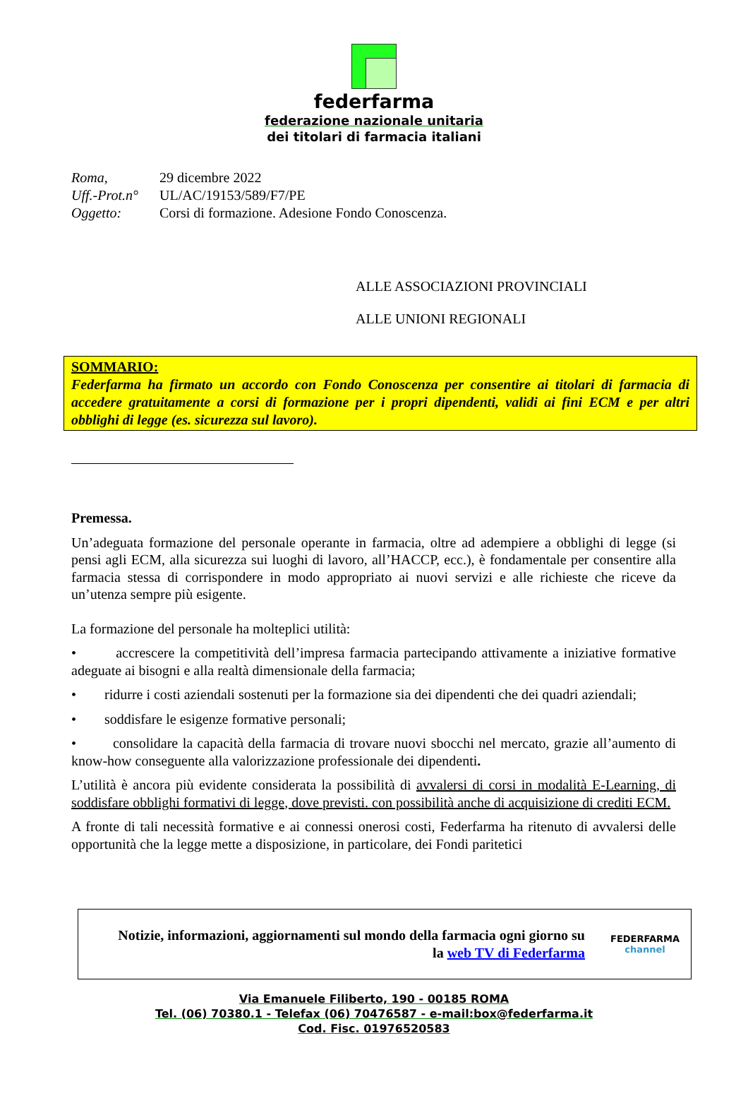federfarma
federazione nazionale unitaria
dei titolari di farmacia italiani
| Roma, | 29 dicembre 2022 |
| Uff.-Prot.n° | UL/AC/19153/589/F7/PE |
| Oggetto: | Corsi di formazione. Adesione Fondo Conoscenza. |
ALLE ASSOCIAZIONI PROVINCIALI
ALLE UNIONI REGIONALI
SOMMARIO:
Federfarma ha firmato un accordo con Fondo Conoscenza per consentire ai titolari di farmacia di accedere gratuitamente a corsi di formazione per i propri dipendenti, validi ai fini ECM e per altri obblighi di legge (es. sicurezza sul lavoro).
Premessa.
Un’adeguata formazione del personale operante in farmacia, oltre ad adempiere a obblighi di legge (si pensi agli ECM, alla sicurezza sui luoghi di lavoro, all’HACCP, ecc.), è fondamentale per consentire alla farmacia stessa di corrispondere in modo appropriato ai nuovi servizi e alle richieste che riceve da un’utenza sempre più esigente.
La formazione del personale ha molteplici utilità:
• accrescere la competitività dell’impresa farmacia partecipando attivamente a iniziative formative adeguate ai bisogni e alla realtà dimensionale della farmacia;
• ridurre i costi aziendali sostenuti per la formazione sia dei dipendenti che dei quadri aziendali;
• soddisfare le esigenze formative personali;
• consolidare la capacità della farmacia di trovare nuovi sbocchi nel mercato, grazie all’aumento di know-how conseguente alla valorizzazione professionale dei dipendenti.
L’utilità è ancora più evidente considerata la possibilità di avvalersi di corsi in modalità E-Learning, di soddisfare obblighi formativi di legge, dove previsti. con possibilità anche di acquisizione di crediti ECM.
A fronte di tali necessità formative e ai connessi onerosi costi, Federfarma ha ritenuto di avvalersi delle opportunità che la legge mette a disposizione, in particolare, dei Fondi paritetici
Notizie, informazioni, aggiornamenti sul mondo della farmacia ogni giorno su
la web TV di Federfarma
FEDERFARMA
channel
Via Emanuele Filiberto, 190 - 00185 ROMA
Tel. (06) 70380.1 - Telefax (06) 70476587 - e-mail:box@federfarma.it
Cod. Fisc. 01976520583